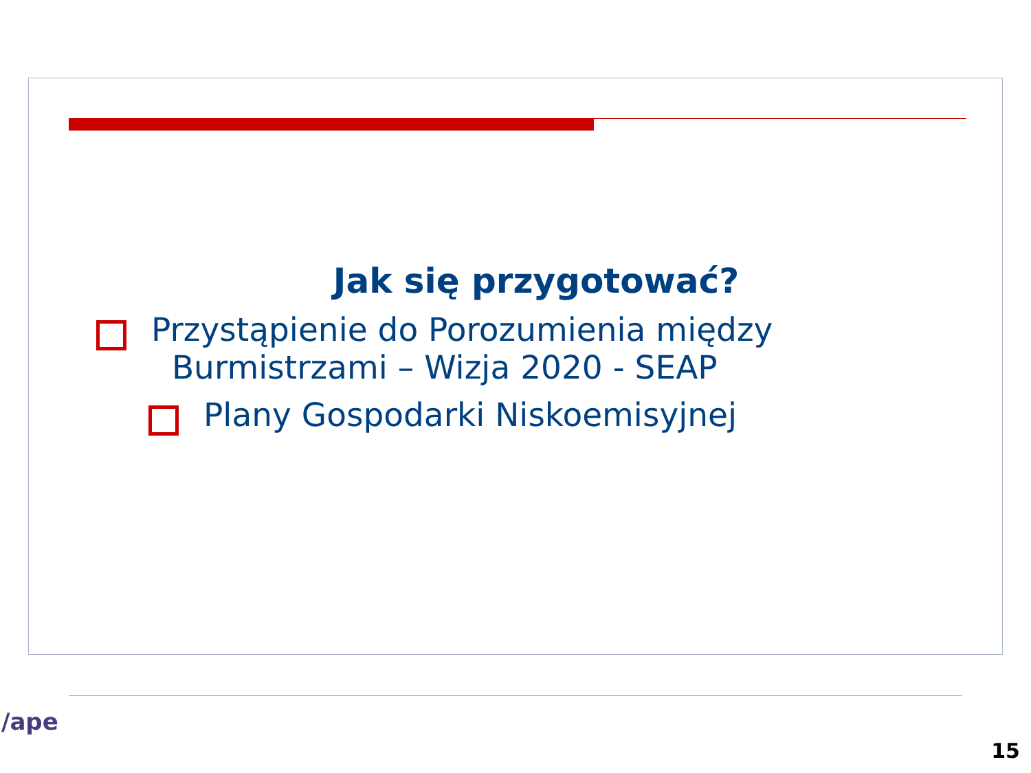Jak się przygotować?
Przystąpienie do Porozumienia między
Burmistrzami – Wizja 2020 - SEAP
Plany Gospodarki Niskoemisyjnej
/ape
15